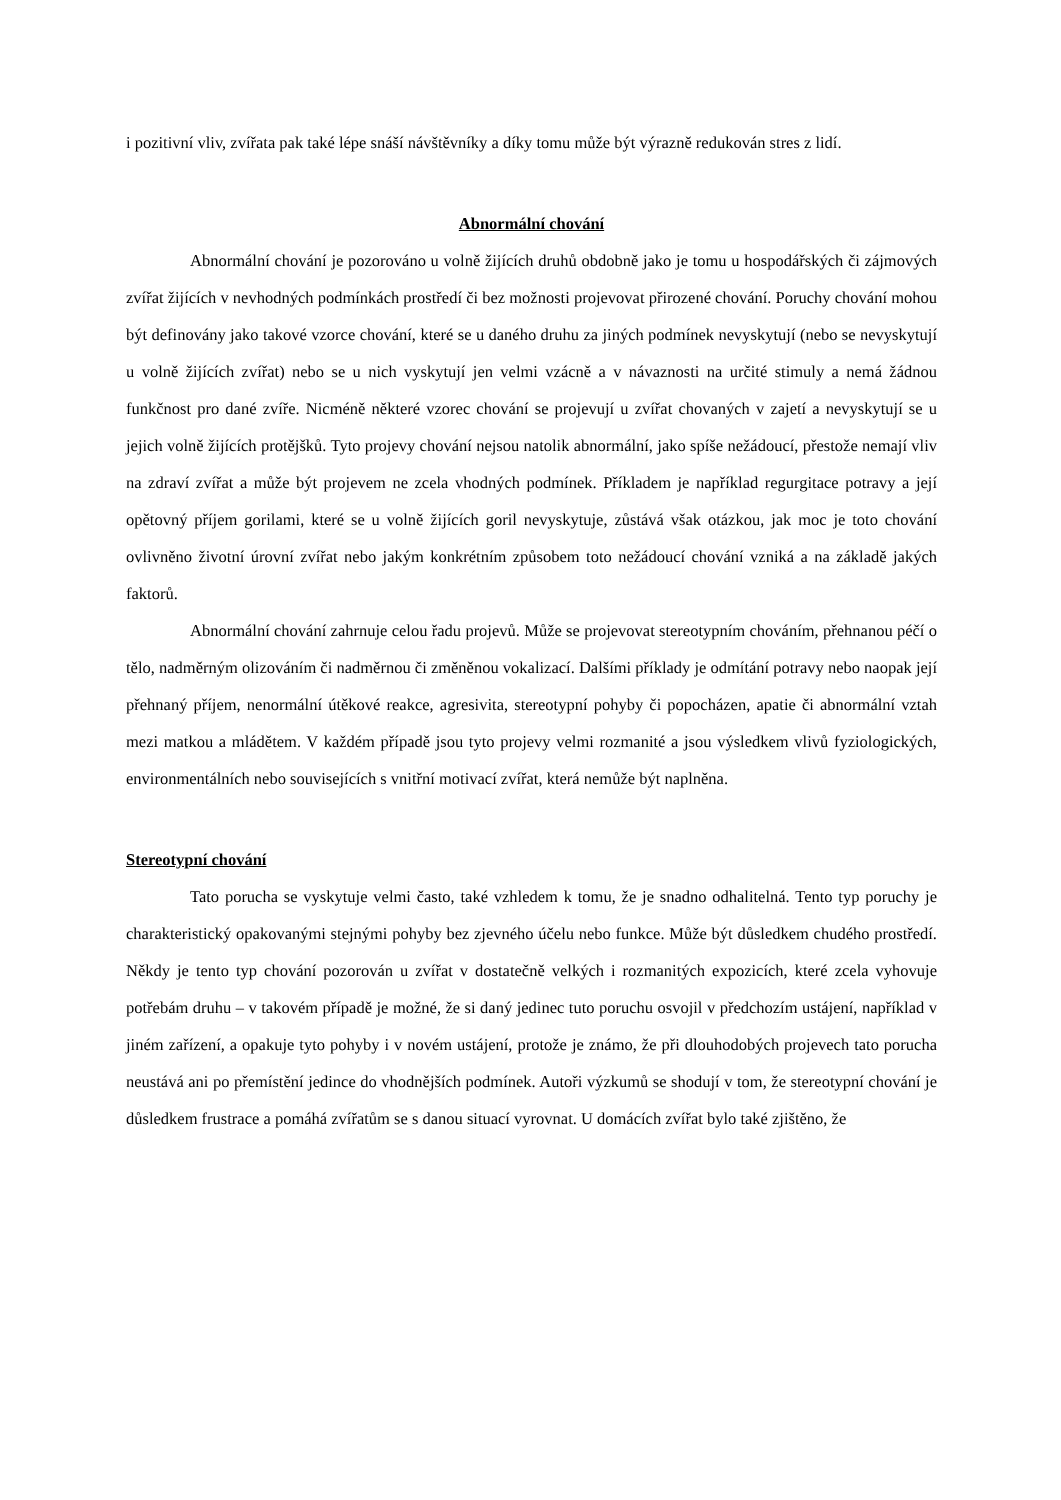i pozitivní vliv, zvířata pak také lépe snáší návštěvníky a díky tomu může být výrazně redukován stres z lidí.
Abnormální chování
Abnormální chování je pozorováno u volně žijících druhů obdobně jako je tomu u hospodářských či zájmových zvířat žijících v nevhodných podmínkách prostředí či bez možnosti projevovat přirozené chování. Poruchy chování mohou být definovány jako takové vzorce chování, které se u daného druhu za jiných podmínek nevyskytují (nebo se nevyskytují u volně žijících zvířat) nebo se u nich vyskytují jen velmi vzácně a v návaznosti na určité stimuly a nemá žádnou funkčnost pro dané zvíře. Nicméně některé vzorec chování se projevují u zvířat chovaných v zajetí a nevyskytují se u jejich volně žijících protějšků. Tyto projevy chování nejsou natolik abnormální, jako spíše nežádoucí, přestože nemají vliv na zdraví zvířat a může být projevem ne zcela vhodných podmínek. Příkladem je například regurgitace potravy a její opětovný příjem gorilami, které se u volně žijících goril nevyskytuje, zůstává však otázkou, jak moc je toto chování ovlivněno životní úrovní zvířat nebo jakým konkrétním způsobem toto nežádoucí chování vzniká a na základě jakých faktorů.
Abnormální chování zahrnuje celou řadu projevů. Může se projevovat stereotypním chováním, přehnanou péčí o tělo, nadměrným olizováním či nadměrnou či změněnou vokalizací. Dalšími příklady je odmítání potravy nebo naopak její přehnaný příjem, nenormální útěkové reakce, agresivita, stereotypní pohyby či popocházen, apatie či abnormální vztah mezi matkou a mládětem. V každém případě jsou tyto projevy velmi rozmanité a jsou výsledkem vlivů fyziologických, environmentálních nebo souvisejících s vnitřní motivací zvířat, která nemůže být naplněna.
Stereotypní chování
Tato porucha se vyskytuje velmi často, také vzhledem k tomu, že je snadno odhalitelná. Tento typ poruchy je charakteristický opakovanými stejnými pohyby bez zjevného účelu nebo funkce. Může být důsledkem chudého prostředí. Někdy je tento typ chování pozorován u zvířat v dostatečně velkých i rozmanitých expozicích, které zcela vyhovuje potřebám druhu – v takovém případě je možné, že si daný jedinec tuto poruchu osvojil v předchozím ustájení, například v jiném zařízení, a opakuje tyto pohyby i v novém ustájení, protože je známo, že při dlouhodobých projevech tato porucha neustává ani po přemístění jedince do vhodnějších podmínek. Autoři výzkumů se shodují v tom, že stereotypní chování je důsledkem frustrace a pomáhá zvířatům se s danou situací vyrovnat. U domácích zvířat bylo také zjištěno, že